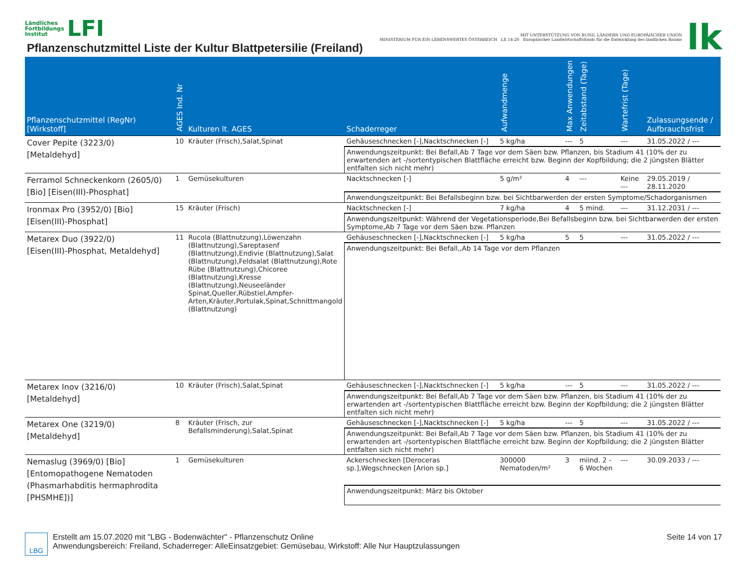Ländliches
Fortbildungs
Institut LFI
Pflanzenschutzmittel Liste der Kultur Blattpetersilie (Freiland)
MIT UNTERSTÜTZUNG VON BUND, LÄNDERN UND EUROPÄISCHER UNION
MINISTERIUM FÜR EIN LEBENSWERTES ÖSTERREICH LE 14-20 Europäischer Landwirtschaftsfonds für die Entwicklung des ländlichen Raums
lk
| Pflanzenschutzmittel (RegNr) [Wirkstoff] | AGES Ind. Nr | Kulturen lt. AGES | Schaderreger | Aufwandmenge | Max Anwendungen | Zeitabstand (Tage) | Wartefrist (Tage) | Zulassungsende / Aufbrauchsfrist |
| --- | --- | --- | --- | --- | --- | --- | --- | --- |
| Cover Pepite (3223/0) [Metaldehyd] | 10 | Kräuter (Frisch),Salat,Spinat | Gehäuseschnecken [-],Nacktschnecken [-] | 5 kg/ha | --- | 5 | --- | 31.05.2022 / --- |
| | | | Anwendungszeitpunkt: Bei Befall,Ab 7 Tage vor dem Säen bzw. Pflanzen, bis Stadium 41 (10% der zu erwartenden art -/sortentypischen Blattfläche erreicht bzw. Beginn der Kopfbildung; die 2 jüngsten Blätter entfalten sich nicht mehr) | | | | | |
| Ferramol Schneckenkorn (2605/0) [Bio] [Eisen(III)-Phosphat] | 1 | Gemüsekulturen | Nacktschnecken [-] | 5 g/m² | 4 | --- | Keine --- | 29.05.2019 / 28.11.2020 |
| | | | Anwendungszeitpunkt: Bei Befallsbeginn bzw. bei Sichtbarwerden der ersten Symptome/Schadorganismen | | | | | |
| Ironmax Pro (3952/0) [Bio] [Eisen(III)-Phosphat] | 15 | Kräuter (Frisch) | Nacktschnecken [-] | 7 kg/ha | 4 | 5 mind. | --- | 31.12.2031 / --- |
| | | | Anwendungszeitpunkt: Während der Vegetationsperiode,Bei Befallsbeginn bzw. bei Sichtbarwerden der ersten Symptome,Ab 7 Tage vor dem Säen bzw. Pflanzen | | | | | |
| Metarex Duo (3922/0) [Eisen(III)-Phosphat, Metaldehyd] | 11 | Rucola (Blattnutzung),Löwenzahn (Blattnutzung),Sareptasenf (Blattnutzung),Endivie (Blattnutzung),Salat (Blattnutzung),Feldsalat (Blattnutzung),Rote Rübe (Blattnutzung),Chicoree (Blattnutzung),Kresse (Blattnutzung),Neuseeländer Spinat,Queller,Rübstiel,Ampfer-Arten,Kräuter,Portulak,Spinat,Schnittmangold (Blattnutzung) | Gehäuseschnecken [-],Nacktschnecken [-] | 5 kg/ha | 5 | 5 | --- | 31.05.2022 / --- |
| | | | Anwendungszeitpunkt: Bei Befall,,Ab 14 Tage vor dem Pflanzen | | | | | |
| Metarex Inov (3216/0) [Metaldehyd] | 10 | Kräuter (Frisch),Salat,Spinat | Gehäuseschnecken [-],Nacktschnecken [-] | 5 kg/ha | --- | 5 | --- | 31.05.2022 / --- |
| | | | Anwendungszeitpunkt: Bei Befall,Ab 7 Tage vor dem Säen bzw. Pflanzen, bis Stadium 41 (10% der zu erwartenden art -/sortentypischen Blattfläche erreicht bzw. Beginn der Kopfbildung; die 2 jüngsten Blätter entfalten sich nicht mehr) | | | | | |
| Metarex One (3219/0) [Metaldehyd] | 8 | Kräuter (Frisch, zur Befallsminderung),Salat,Spinat | Gehäuseschnecken [-],Nacktschnecken [-] | 5 kg/ha | --- | 5 | --- | 31.05.2022 / --- |
| | | | Anwendungszeitpunkt: Bei Befall,Ab 7 Tage vor dem Säen bzw. Pflanzen, bis Stadium 41 (10% der zu erwartenden art -/sortentypischen Blattfläche erreicht bzw. Beginn der Kopfbildung; die 2 jüngsten Blätter entfalten sich nicht mehr) | | | | | |
| Nemaslug (3969/0) [Bio] [Entomopathogene Nematoden (Phasmarhabditis hermaphrodita [PHSMHE])] | 1 | Gemüsekulturen | Ackerschnecken [Deroceras sp.],Wegschnecken [Arion sp.] | 300000 Nematoden/m² | 3 | miind. 2 - 6 Wochen | --- | 30.09.2033 / --- |
| | | | Anwendungszeitpunkt: März bis Oktober | | | | | |
LBG Erstellt am 15.07.2020 mit "LBG - Bodenwächter" - Pflanzenschutz Online
Anwendungsbereich: Freiland, Schaderreger: AlleEinsatzgebiet: Gemüsebau, Wirkstoff: Alle Nur Hauptzulassungen
Seite 14 von 17